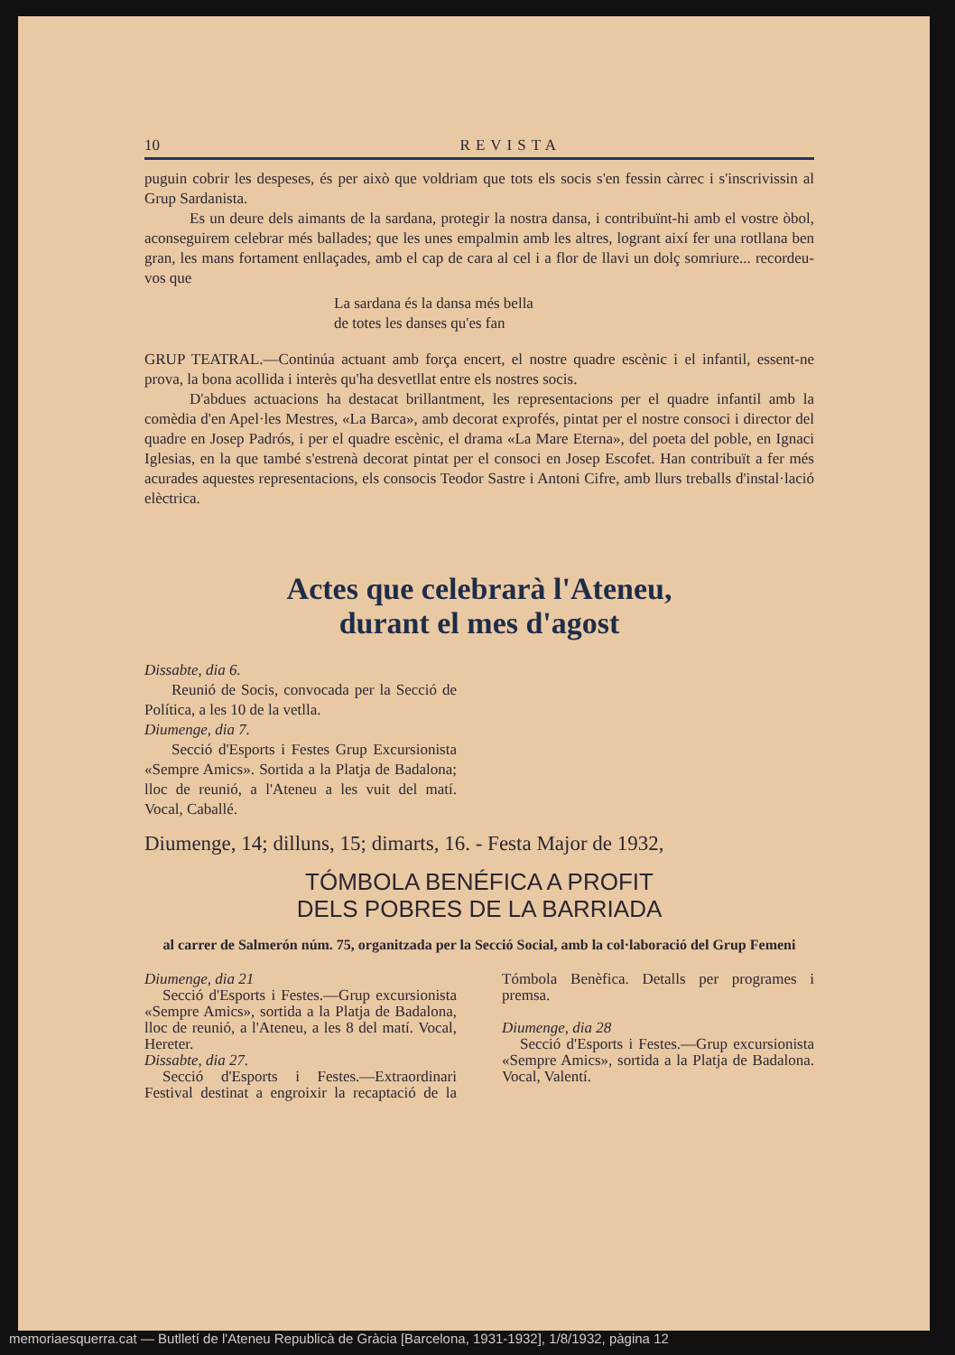10 REVISTA
puguin cobrir les despeses, és per això que voldriam que tots els socis s'en fessin càrrec i s'inscrivissin al Grup Sardanista.
Es un deure dels aimants de la sardana, protegir la nostra dansa, i contribuïnt-hi amb el vostre òbol, aconseguirem celebrar més ballades; que les unes empalmin amb les altres, logrant així fer una rotllana ben gran, les mans fortament enllaçades, amb el cap de cara al cel i a flor de llavi un dolç somriure... recordeu-vos que
La sardana és la dansa més bella
de totes les danses qu'es fan
GRUP TEATRAL.—Continúa actuant amb força encert, el nostre quadre escènic i el infantil, essent-ne prova, la bona acollida i interès qu'ha desvetllat entre els nostres socis.
D'abdues actuacions ha destacat brillantment, les representacions per el quadre infantil amb la comèdia d'en Apel·les Mestres, «La Barca», amb decorat exprofés, pintat per el nostre consoci i director del quadre en Josep Padrós, i per el quadre escènic, el drama «La Mare Eterna», del poeta del poble, en Ignaci Iglesias, en la que també s'estrenà decorat pintat per el consoci en Josep Escofet. Han contribuït a fer més acurades aquestes representacions, els consocis Teodor Sastre i Antoni Cifre, amb llurs treballs d'instal·lació elèctrica.
Actes que celebrarà l'Ateneu,
durant el mes d'agost
Dissabte, dia 6.
Reunió de Socis, convocada per la Secció de Política, a les 10 de la vetlla.
Diumenge, dia 7.
Secció d'Esports i Festes Grup Excursionista «Sempre Amics». Sortida a la Platja de Badalona; lloc de reunió, a l'Ateneu a les vuit del matí. Vocal, Caballé.
Diumenge, 14; dilluns, 15; dimarts, 16. - Festa Major de 1932,
TÓMBOLA BENÉFICA A PROFIT
DELS POBRES DE LA BARRIADA
al carrer de Salmerón núm. 75, organitzada per la Secció Social, amb la col·laboració del Grup Femeni
Diumenge, dia 21
Secció d'Esports i Festes.—Grup excursionista «Sempre Amics», sortida a la Platja de Badalona, lloc de reunió, a l'Ateneu, a les 8 del matí. Vocal, Hereter.
Dissabte, dia 27.
Secció d'Esports i Festes.—Extraordinari Festival destinat a engroixir la recaptació de la Tómbola Benèfica. Detalls per programes i premsa.
Diumenge, dia 28
Secció d'Esports i Festes.—Grup excursionista «Sempre Amics», sortida a la Platja de Badalona. Vocal, Valentí.
memoriaesquerra.cat — Butlletí de l'Ateneu Republicà de Gràcia [Barcelona, 1931-1932], 1/8/1932, pàgina 12